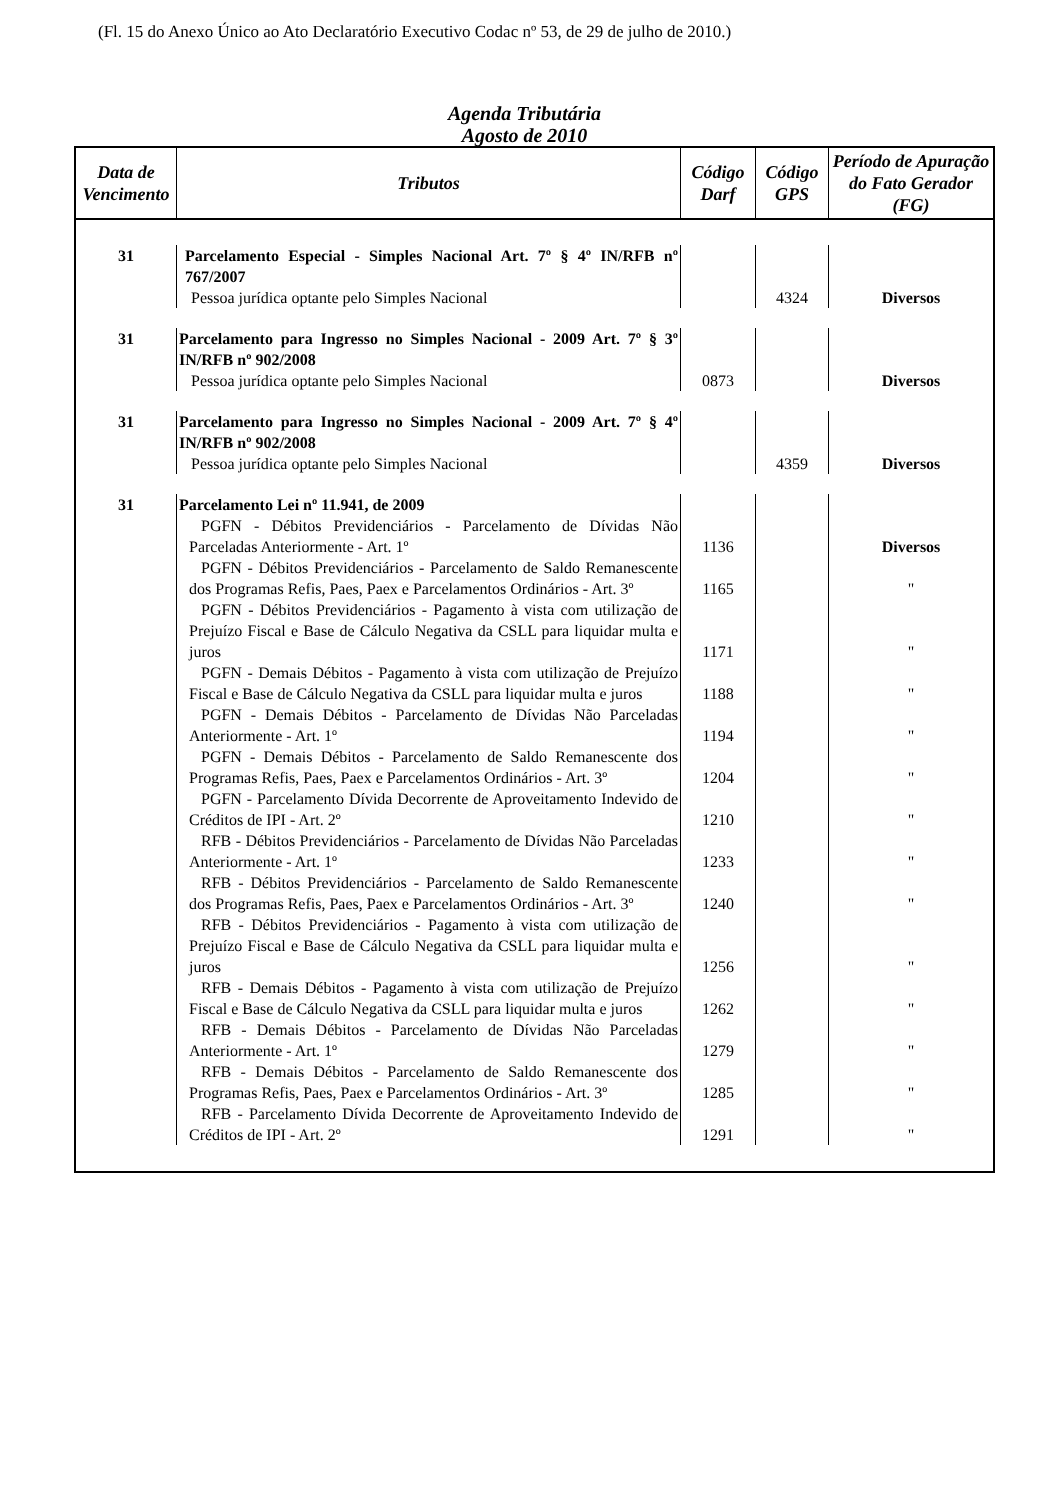(Fl. 15 do Anexo Único ao Ato Declaratório Executivo Codac nº 53, de 29 de julho de 2010.)
Agenda Tributária
Agosto de 2010
| Data de Vencimento | Tributos | Código Darf | Código GPS | Período de Apuração do Fato Gerador (FG) |
| --- | --- | --- | --- | --- |
| 31 | Parcelamento Especial - Simples Nacional Art. 7º § 4º IN/RFB nº 767/2007 | | | |
| | Pessoa jurídica optante pelo Simples Nacional | | 4324 | Diversos |
| 31 | Parcelamento para Ingresso no Simples Nacional - 2009 Art. 7º § 3º IN/RFB nº 902/2008 | | | |
| | Pessoa jurídica optante pelo Simples Nacional | 0873 | | Diversos |
| 31 | Parcelamento para Ingresso no Simples Nacional - 2009 Art. 7º § 4º IN/RFB nº 902/2008 | | | |
| | Pessoa jurídica optante pelo Simples Nacional | | 4359 | Diversos |
| 31 | Parcelamento Lei nº 11.941, de 2009 | | | |
| | PGFN - Débitos Previdenciários - Parcelamento de Dívidas Não Parceladas Anteriormente - Art. 1º | 1136 | | Diversos |
| | PGFN - Débitos Previdenciários - Parcelamento de Saldo Remanescente dos Programas Refis, Paes, Paex e Parcelamentos Ordinários - Art. 3º | 1165 | | " |
| | PGFN - Débitos Previdenciários - Pagamento à vista com utilização de Prejuízo Fiscal e Base de Cálculo Negativa da CSLL para liquidar multa e juros | 1171 | | " |
| | PGFN - Demais Débitos - Pagamento à vista com utilização de Prejuízo Fiscal e Base de Cálculo Negativa da CSLL para liquidar multa e juros | 1188 | | " |
| | PGFN - Demais Débitos - Parcelamento de Dívidas Não Parceladas Anteriormente - Art. 1º | 1194 | | " |
| | PGFN - Demais Débitos - Parcelamento de Saldo Remanescente dos Programas Refis, Paes, Paex e Parcelamentos Ordinários - Art. 3º | 1204 | | " |
| | PGFN - Parcelamento Dívida Decorrente de Aproveitamento Indevido de Créditos de IPI - Art. 2º | 1210 | | " |
| | RFB - Débitos Previdenciários - Parcelamento de Dívidas Não Parceladas Anteriormente - Art. 1º | 1233 | | " |
| | RFB - Débitos Previdenciários - Parcelamento de Saldo Remanescente dos Programas Refis, Paes, Paex e Parcelamentos Ordinários - Art. 3º | 1240 | | " |
| | RFB - Débitos Previdenciários - Pagamento à vista com utilização de Prejuízo Fiscal e Base de Cálculo Negativa da CSLL para liquidar multa e juros | 1256 | | " |
| | RFB - Demais Débitos - Pagamento à vista com utilização de Prejuízo Fiscal e Base de Cálculo Negativa da CSLL para liquidar multa e juros | 1262 | | " |
| | RFB - Demais Débitos - Parcelamento de Dívidas Não Parceladas Anteriormente - Art. 1º | 1279 | | " |
| | RFB - Demais Débitos - Parcelamento de Saldo Remanescente dos Programas Refis, Paes, Paex e Parcelamentos Ordinários - Art. 3º | 1285 | | " |
| | RFB - Parcelamento Dívida Decorrente de Aproveitamento Indevido de Créditos de IPI - Art. 2º | 1291 | | " |